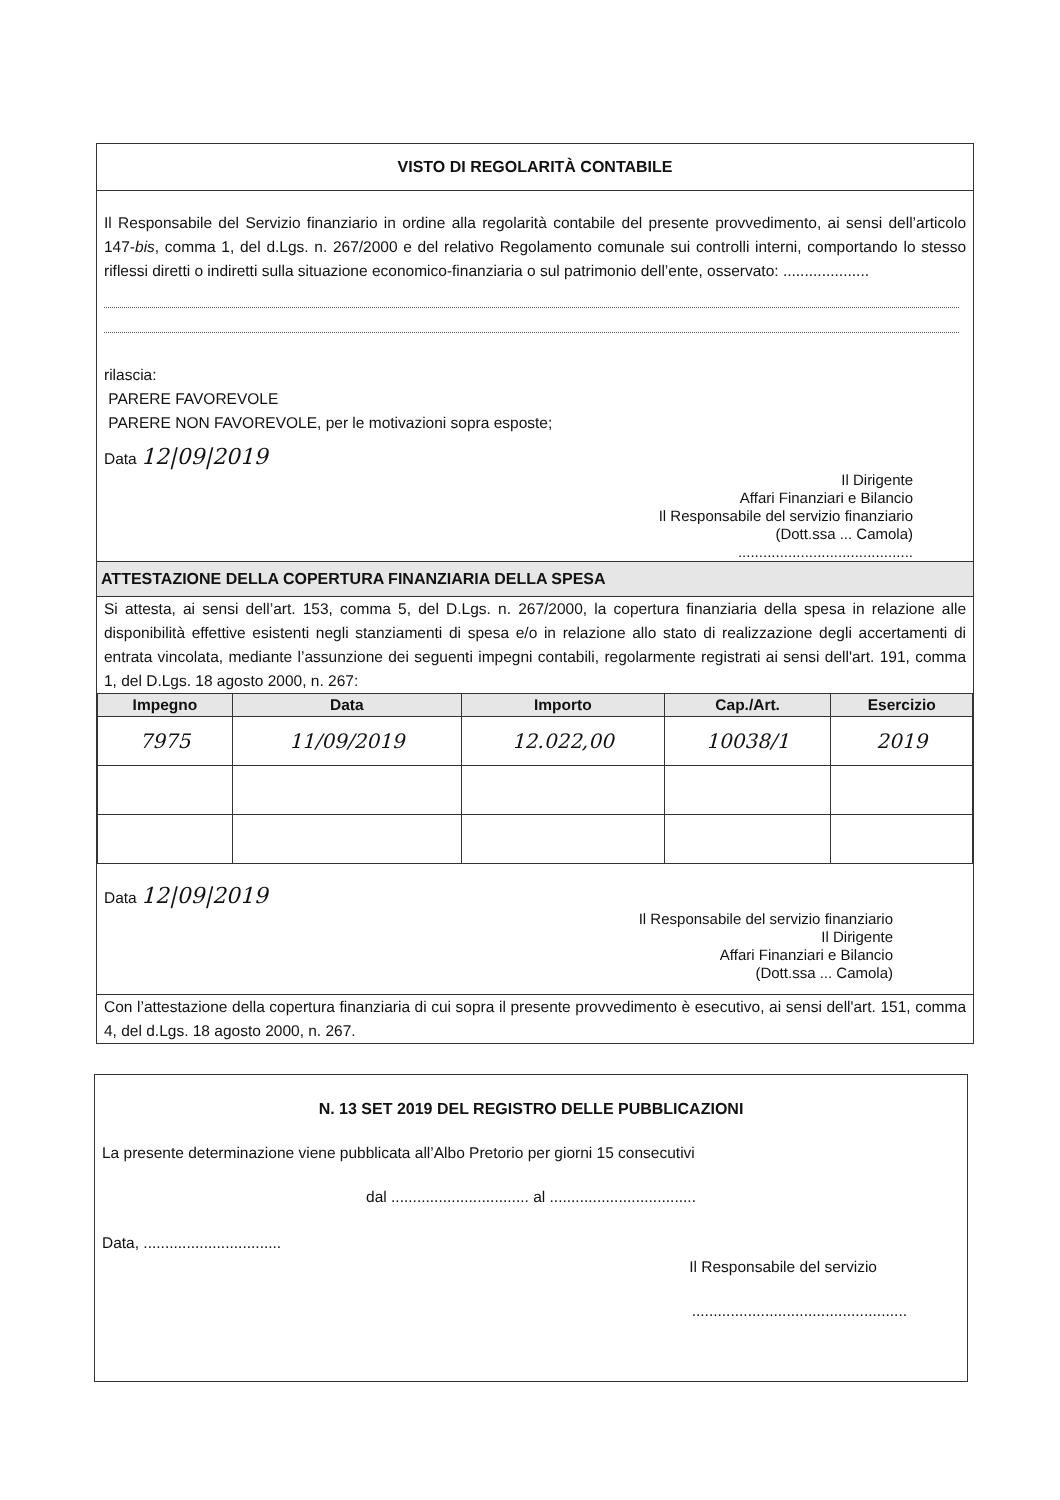VISTO DI REGOLARITÀ CONTABILE
Il Responsabile del Servizio finanziario in ordine alla regolarità contabile del presente provvedimento, ai sensi dell’articolo 147-bis, comma 1, del d.Lgs. n. 267/2000 e del relativo Regolamento comunale sui controlli interni, comportando lo stesso riflessi diretti o indiretti sulla situazione economico-finanziaria o sul patrimonio dell’ente, osservato: ....................
rilascia:
PARERE FAVOREVOLE
PARERE NON FAVOREVOLE, per le motivazioni sopra esposte;
Data 12|09|2019
Il Dirigente
Affari Finanziari e Bilancio
Il Responsabile del servizio finanziario
(Dott.ssa ... Camola)
..........................................
ATTESTAZIONE DELLA COPERTURA FINANZIARIA DELLA SPESA
Si attesta, ai sensi dell’art. 153, comma 5, del D.Lgs. n. 267/2000, la copertura finanziaria della spesa in relazione alle disponibilità effettive esistenti negli stanziamenti di spesa e/o in relazione allo stato di realizzazione degli accertamenti di entrata vincolata, mediante l’assunzione dei seguenti impegni contabili, regolarmente registrati ai sensi dell'art. 191, comma 1, del D.Lgs. 18 agosto 2000, n. 267:
| Impegno | Data | Importo | Cap./Art. | Esercizio |
| --- | --- | --- | --- | --- |
| 7975 | 11/09/2019 | 12.022,00 | 10038/1 | 2019 |
Data 12|09|2019
Il Responsabile del servizio finanziario
Il Dirigente
Affari Finanziari e Bilancio
(Dott.ssa ... Camola)
Con l’attestazione della copertura finanziaria di cui sopra il presente provvedimento è esecutivo, ai sensi dell'art. 151, comma 4, del d.Lgs. 18 agosto 2000, n. 267.
N. 13 SET 2019 DEL REGISTRO DELLE PUBBLICAZIONI
La presente determinazione viene pubblicata all’Albo Pretorio per giorni 15 consecutivi
dal ................................ al ..................................
Data, ................................
Il Responsabile del servizio
..................................................